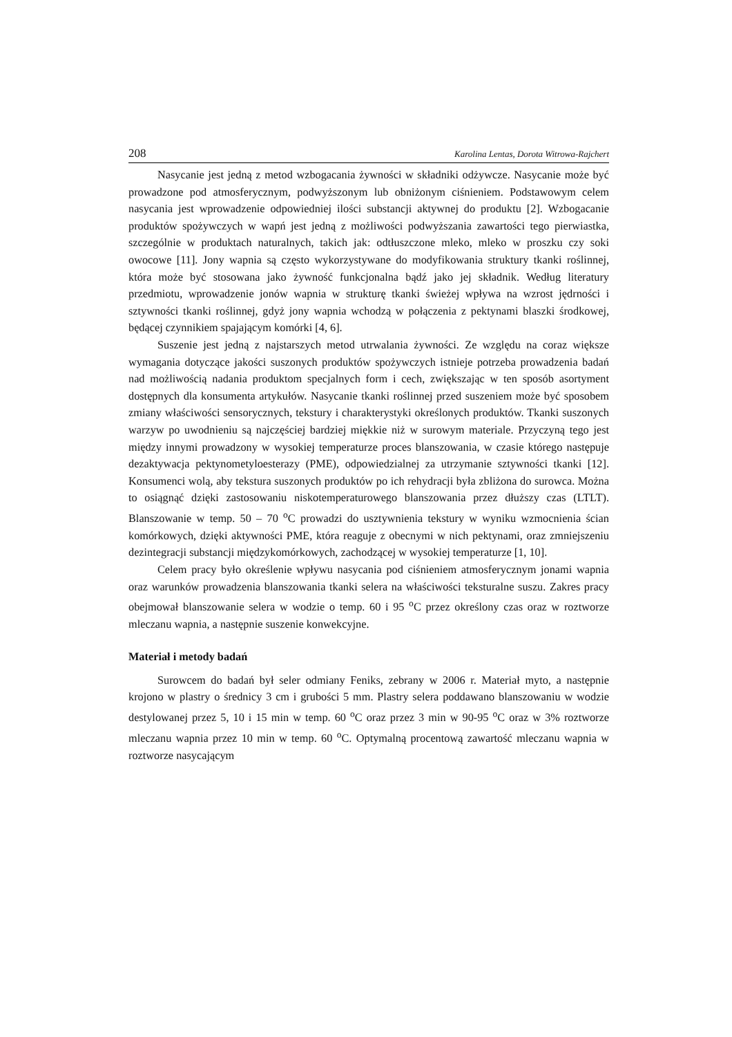208 Karolina Lentas, Dorota Witrowa-Rajchert
Nasycanie jest jedną z metod wzbogacania żywności w składniki odżywcze. Nasycanie może być prowadzone pod atmosferycznym, podwyższonym lub obniżonym ciśnieniem. Podstawowym celem nasycania jest wprowadzenie odpowiedniej ilości substancji aktywnej do produktu [2]. Wzbogacanie produktów spożywczych w wapń jest jedną z możliwości podwyższania zawartości tego pierwiastka, szczególnie w produktach naturalnych, takich jak: odtłuszczone mleko, mleko w proszku czy soki owocowe [11]. Jony wapnia są często wykorzystywane do modyfikowania struktury tkanki roślinnej, która może być stosowana jako żywność funkcjonalna bądź jako jej składnik. Według literatury przedmiotu, wprowadzenie jonów wapnia w strukturę tkanki świeżej wpływa na wzrost jędrności i sztywności tkanki roślinnej, gdyż jony wapnia wchodzą w połączenia z pektynami blaszki środkowej, będącej czynnikiem spajającym komórki [4, 6].
Suszenie jest jedną z najstarszych metod utrwalania żywności. Ze względu na coraz większe wymagania dotyczące jakości suszonych produktów spożywczych istnieje potrzeba prowadzenia badań nad możliwością nadania produktom specjalnych form i cech, zwiększając w ten sposób asortyment dostępnych dla konsumenta artykułów. Nasycanie tkanki roślinnej przed suszeniem może być sposobem zmiany właściwości sensorycznych, tekstury i charakterystyki określonych produktów. Tkanki suszonych warzyw po uwodnieniu są najczęściej bardziej miękkie niż w surowym materiale. Przyczyną tego jest między innymi prowadzony w wysokiej temperaturze proces blanszowania, w czasie którego następuje dezaktywacja pektynometyloesterazy (PME), odpowiedzialnej za utrzymanie sztywności tkanki [12]. Konsumenci wolą, aby tekstura suszonych produktów po ich rehydracji była zbliżona do surowca. Można to osiągnąć dzięki zastosowaniu niskotemperaturowego blanszowania przez dłuższy czas (LTLT). Blanszowanie w temp. 50 – 70 <sup>o</sup>C prowadzi do usztywnienia tekstury w wyniku wzmocnienia ścian komórkowych, dzięki aktywności PME, która reaguje z obecnymi w nich pektynami, oraz zmniejszeniu dezintegracji substancji międzykomórkowych, zachodzącej w wysokiej temperaturze [1, 10].
Celem pracy było określenie wpływu nasycania pod ciśnieniem atmosferycznym jonami wapnia oraz warunków prowadzenia blanszowania tkanki selera na właściwości teksturalne suszu. Zakres pracy obejmował blanszowanie selera w wodzie o temp. 60 i 95 <sup>o</sup>C przez określony czas oraz w roztworze mleczanu wapnia, a następnie suszenie konwekcyjne.
Materiał i metody badań
Surowcem do badań był seler odmiany Feniks, zebrany w 2006 r. Materiał myto, a następnie krojono w plastry o średnicy 3 cm i grubości 5 mm. Plastry selera poddawano blanszowaniu w wodzie destylowanej przez 5, 10 i 15 min w temp. 60 <sup>o</sup>C oraz przez 3 min w 90-95 <sup>o</sup>C oraz w 3% roztworze mleczanu wapnia przez 10 min w temp. 60 <sup>o</sup>C. Optymalną procentową zawartość mleczanu wapnia w roztworze nasycającym